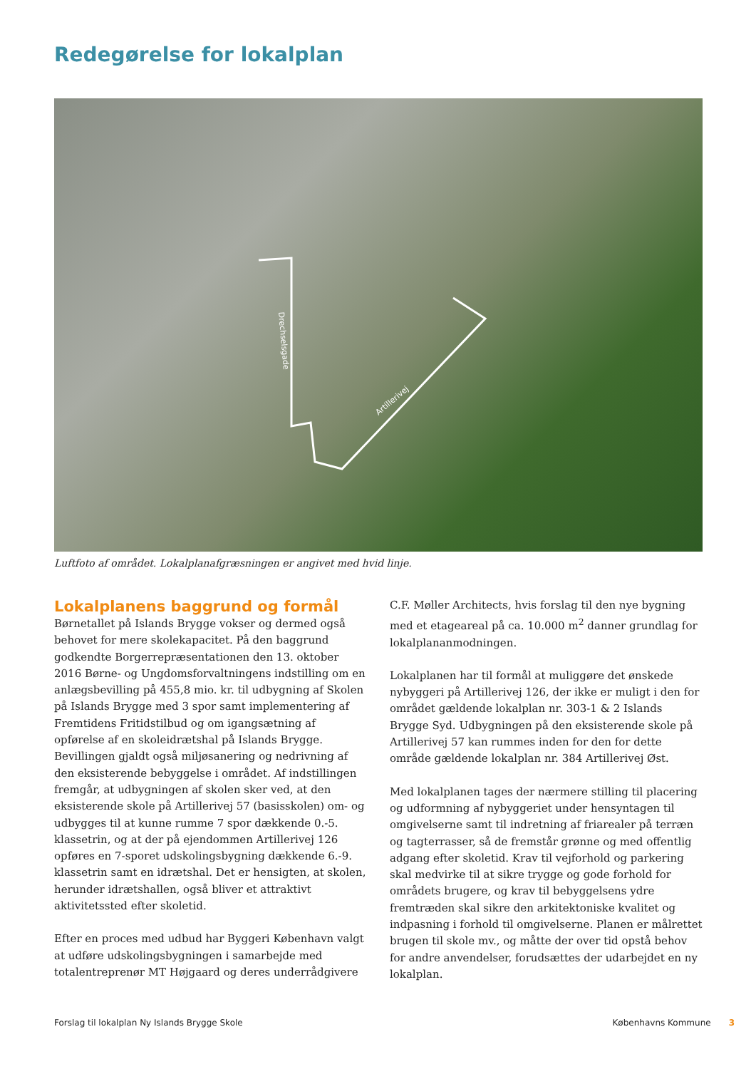Redegørelse for lokalplan
Drechselsgade
Artillerivej
Luftfoto af området. Lokalplanafgræsningen er angivet med hvid linje.
Lokalplanens baggrund og formål
Børnetallet på Islands Brygge vokser og dermed også behovet for mere skolekapacitet. På den baggrund godkendte Borgerrepræsentationen den 13. oktober 2016 Børne- og Ungdomsforvaltningens indstilling om en anlægsbevilling på 455,8 mio. kr. til udbygning af Skolen på Islands Brygge med 3 spor samt implementering af Fremtidens Fritidstilbud og om igangsætning af opførelse af en skoleidrætshal på Islands Brygge. Bevillingen gjaldt også miljøsanering og nedrivning af den eksisterende bebyggelse i området. Af indstillingen fremgår, at udbygningen af skolen sker ved, at den eksisterende skole på Artillerivej 57 (basisskolen) om- og udbygges til at kunne rumme 7 spor dækkende 0.-5. klassetrin, og at der på ejendommen Artillerivej 126 opføres en 7-sporet udskolingsbygning dækkende 6.-9. klassetrin samt en idrætshal. Det er hensigten, at skolen, herunder idrætshallen, også bliver et attraktivt aktivitetssted efter skoletid.
Efter en proces med udbud har Byggeri København valgt at udføre udskolingsbygningen i samarbejde med totalentreprenør MT Højgaard og deres underrådgivere
C.F. Møller Architects, hvis forslag til den nye bygning med et etageareal på ca. 10.000 m<sup>2</sup> danner grundlag for lokalplananmodningen.
Lokalplanen har til formål at muliggøre det ønskede nybyggeri på Artillerivej 126, der ikke er muligt i den for området gældende lokalplan nr. 303-1 & 2 Islands Brygge Syd. Udbygningen på den eksisterende skole på Artillerivej 57 kan rummes inden for den for dette område gældende lokalplan nr. 384 Artillerivej Øst.
Med lokalplanen tages der nærmere stilling til placering og udformning af nybyggeriet under hensyntagen til omgivelserne samt til indretning af friarealer på terræn og tagterrasser, så de fremstår grønne og med offentlig adgang efter skoletid. Krav til vejforhold og parkering skal medvirke til at sikre trygge og gode forhold for områdets brugere, og krav til bebyggelsens ydre fremtræden skal sikre den arkitektoniske kvalitet og indpasning i forhold til omgivelserne. Planen er målrettet brugen til skole mv., og måtte der over tid opstå behov for andre anvendelser, forudsættes der udarbejdet en ny lokalplan.
Forslag til lokalplan Ny Islands Brygge Skole Københavns Kommune 3